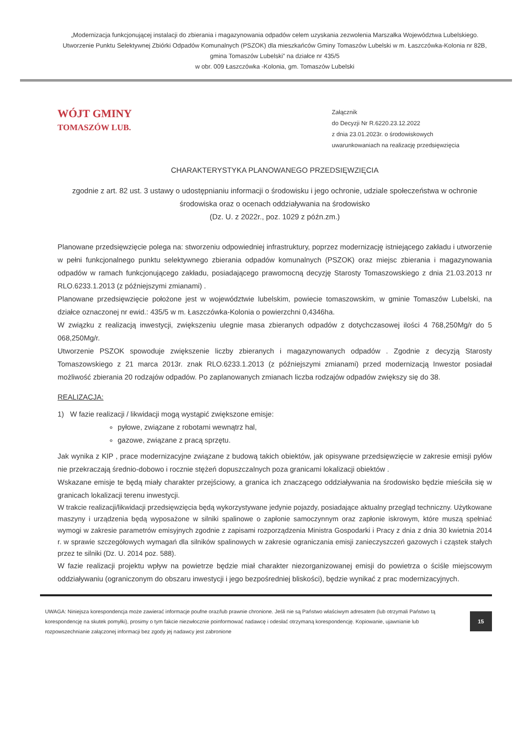„Modernizacja funkcjonującej instalacji do zbierania i magazynowania odpadów celem uzyskania zezwolenia Marszałka Województwa Lubelskiego. Utworzenie Punktu Selektywnej Zbiórki Odpadów Komunalnych (PSZOK) dla mieszkańców Gminy Tomaszów Lubelski w m. Łaszczówka-Kolonia nr 82B, gmina Tomaszów Lubelski” na działce nr 435/5
w obr. 009 Łaszczówka -Kolonia, gm. Tomaszów Lubelski
WÓJT GMINY
TOMASZÓW LUB.
Załącznik
do Decyzji Nr R.6220.23.12.2022
z dnia 23.01.2023r. o środowiskowych
uwarunkowaniach na realizację przedsięwzięcia
CHARAKTERYSTYKA PLANOWANEGO PRZEDSIĘWZIĘCIA
zgodnie z art. 82 ust. 3 ustawy o udostępnianiu informacji o środowisku i jego ochronie, udziale społeczeństwa w ochronie środowiska oraz o ocenach oddziaływania na środowisko
(Dz. U. z 2022r., poz. 1029 z późn.zm.)
Planowane przedsięwzięcie polega na: stworzeniu odpowiedniej infrastruktury, poprzez modernizację istniejącego zakładu i utworzenie w pełni funkcjonalnego punktu selektywnego zbierania odpadów komunalnych (PSZOK) oraz miejsc zbierania i magazynowania odpadów w ramach funkcjonującego zakładu, posiadającego prawomocną decyzję Starosty Tomaszowskiego z dnia 21.03.2013 nr RLO.6233.1.2013 (z późniejszymi zmianami) .
Planowane przedsięwzięcie położone jest w województwie lubelskim, powiecie tomaszowskim, w gminie Tomaszów Lubelski, na działce oznaczonej nr ewid.: 435/5 w m. Łaszczówka-Kolonia o powierzchni 0,4346ha.
W związku z realizacją inwestycji, zwiększeniu ulegnie masa zbieranych odpadów z dotychczasowej ilości 4 768,250Mg/r do 5 068,250Mg/r.
Utworzenie PSZOK spowoduje zwiększenie liczby zbieranych i magazynowanych odpadów . Zgodnie z decyzją Starosty Tomaszowskiego z 21 marca 2013r. znak RLO.6233.1.2013 (z późniejszymi zmianami) przed modernizacją Inwestor posiadał możliwość zbierania 20 rodzajów odpadów. Po zaplanowanych zmianach liczba rodzajów odpadów zwiększy się do 38.
REALIZACJA:
1) W fazie realizacji / likwidacji mogą wystąpić zwiększone emisje:
pyłowe, związane z robotami wewnątrz hal,
gazowe, związane z pracą sprzętu.
Jak wynika z KIP , prace modernizacyjne związane z budową takich obiektów, jak opisywane przedsięwzięcie w zakresie emisji pyłów nie przekraczają średnio-dobowo i rocznie stężeń dopuszczalnych poza granicami lokalizacji obiektów .
Wskazane emisje te będą miały charakter przejściowy, a granica ich znaczącego oddziaływania na środowisko będzie mieściła się w granicach lokalizacji terenu inwestycji.
W trakcie realizacji/likwidacji przedsięwzięcia będą wykorzystywane jedynie pojazdy, posiadające aktualny przegląd techniczny. Użytkowane maszyny i urządzenia będą wyposażone w silniki spalinowe o zapłonie samoczynnym oraz zapłonie iskrowym, które muszą spełniać wymogi w zakresie parametrów emisyjnych zgodnie z zapisami rozporządzenia Ministra Gospodarki i Pracy z dnia z dnia 30 kwietnia 2014 r. w sprawie szczegółowych wymagań dla silników spalinowych w zakresie ograniczania emisji zanieczyszczeń gazowych i cząstek stałych przez te silniki (Dz. U. 2014 poz. 588).
W fazie realizacji projektu wpływ na powietrze będzie miał charakter niezorganizowanej emisji do powietrza o ściśle miejscowym oddziaływaniu (ograniczonym do obszaru inwestycji i jego bezpośredniej bliskości), będzie wynikać z prac modernizacyjnych.
UWAGA: Niniejsza korespondencja może zawierać informacje poufne oraz/lub prawnie chronione. Jeśli nie są Państwo właściwym adresatem (lub otrzymali Państwo tą korespondencję na skutek pomyłki), prosimy o tym fakcie niezwłocznie poinformować nadawcę i odesłać otrzymaną korespondencję. Kopiowanie, ujawnianie lub rozpowszechnianie załączonej informacji bez zgody jej nadawcy jest zabronione
15